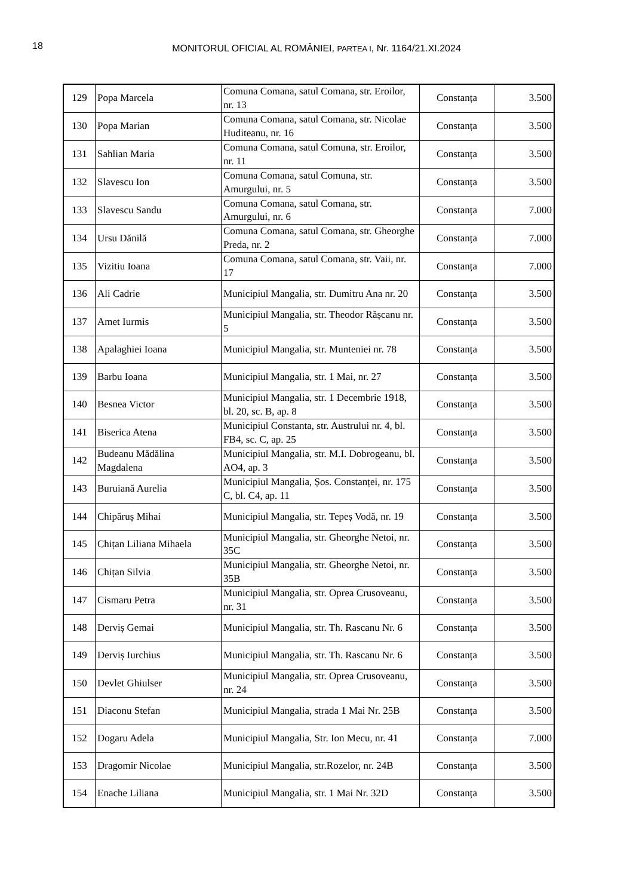18
MONITORUL OFICIAL AL ROMÂNIEI, PARTEA I, Nr. 1164/21.XI.2024
| 129 | Popa Marcela | Comuna Comana, satul Comana, str. Eroilor, nr. 13 | Constanța | 3.500 |
| 130 | Popa Marian | Comuna Comana, satul Comana, str. Nicolae Huditeanu, nr. 16 | Constanța | 3.500 |
| 131 | Sahlian Maria | Comuna Comana, satul Comuna, str. Eroilor, nr. 11 | Constanța | 3.500 |
| 132 | Slavescu Ion | Comuna Comana, satul Comuna, str. Amurgului, nr. 5 | Constanța | 3.500 |
| 133 | Slavescu Sandu | Comuna Comana, satul Comana, str. Amurgului, nr. 6 | Constanța | 7.000 |
| 134 | Ursu Dănilă | Comuna Comana, satul Comana, str. Gheorghe Preda, nr. 2 | Constanța | 7.000 |
| 135 | Vizitiu Ioana | Comuna Comana, satul Comana, str. Vaii, nr. 17 | Constanța | 7.000 |
| 136 | Ali Cadrie | Municipiul Mangalia, str. Dumitru Ana nr. 20 | Constanța | 3.500 |
| 137 | Amet Iurmis | Municipiul Mangalia, str. Theodor Rășcanu nr. 5 | Constanța | 3.500 |
| 138 | Apalaghiei Ioana | Municipiul Mangalia, str. Munteniei nr. 78 | Constanța | 3.500 |
| 139 | Barbu Ioana | Municipiul Mangalia, str. 1 Mai, nr. 27 | Constanța | 3.500 |
| 140 | Besnea Victor | Municipiul Mangalia, str. 1 Decembrie 1918, bl. 20, sc. B, ap. 8 | Constanța | 3.500 |
| 141 | Biserica Atena | Municipiul Constanta, str. Austrului nr. 4, bl. FB4, sc. C, ap. 25 | Constanța | 3.500 |
| 142 | Budeanu Mădălina Magdalena | Municipiul Mangalia, str. M.I. Dobrogeanu, bl. AO4, ap. 3 | Constanța | 3.500 |
| 143 | Buruiană Aurelia | Municipiul Mangalia, Șos. Constanței, nr. 175 C, bl. C4, ap. 11 | Constanța | 3.500 |
| 144 | Chipăruș Mihai | Municipiul Mangalia, str. Tepeș Vodă, nr. 19 | Constanța | 3.500 |
| 145 | Chițan Liliana Mihaela | Municipiul Mangalia, str. Gheorghe Netoi, nr. 35C | Constanța | 3.500 |
| 146 | Chițan Silvia | Municipiul Mangalia, str. Gheorghe Netoi, nr. 35B | Constanța | 3.500 |
| 147 | Cismaru Petra | Municipiul Mangalia, str. Oprea Crusoveanu, nr. 31 | Constanța | 3.500 |
| 148 | Derviș Gemai | Municipiul Mangalia, str. Th. Rascanu Nr. 6 | Constanța | 3.500 |
| 149 | Derviș Iurchius | Municipiul Mangalia, str. Th. Rascanu Nr. 6 | Constanța | 3.500 |
| 150 | Devlet Ghiulser | Municipiul Mangalia, str. Oprea Crusoveanu, nr. 24 | Constanța | 3.500 |
| 151 | Diaconu Stefan | Municipiul Mangalia, strada 1 Mai Nr. 25B | Constanța | 3.500 |
| 152 | Dogaru Adela | Municipiul Mangalia, Str. Ion Mecu, nr. 41 | Constanța | 7.000 |
| 153 | Dragomir Nicolae | Municipiul Mangalia, str.Rozelor, nr. 24B | Constanța | 3.500 |
| 154 | Enache Liliana | Municipiul Mangalia, str. 1 Mai Nr. 32D | Constanța | 3.500 |